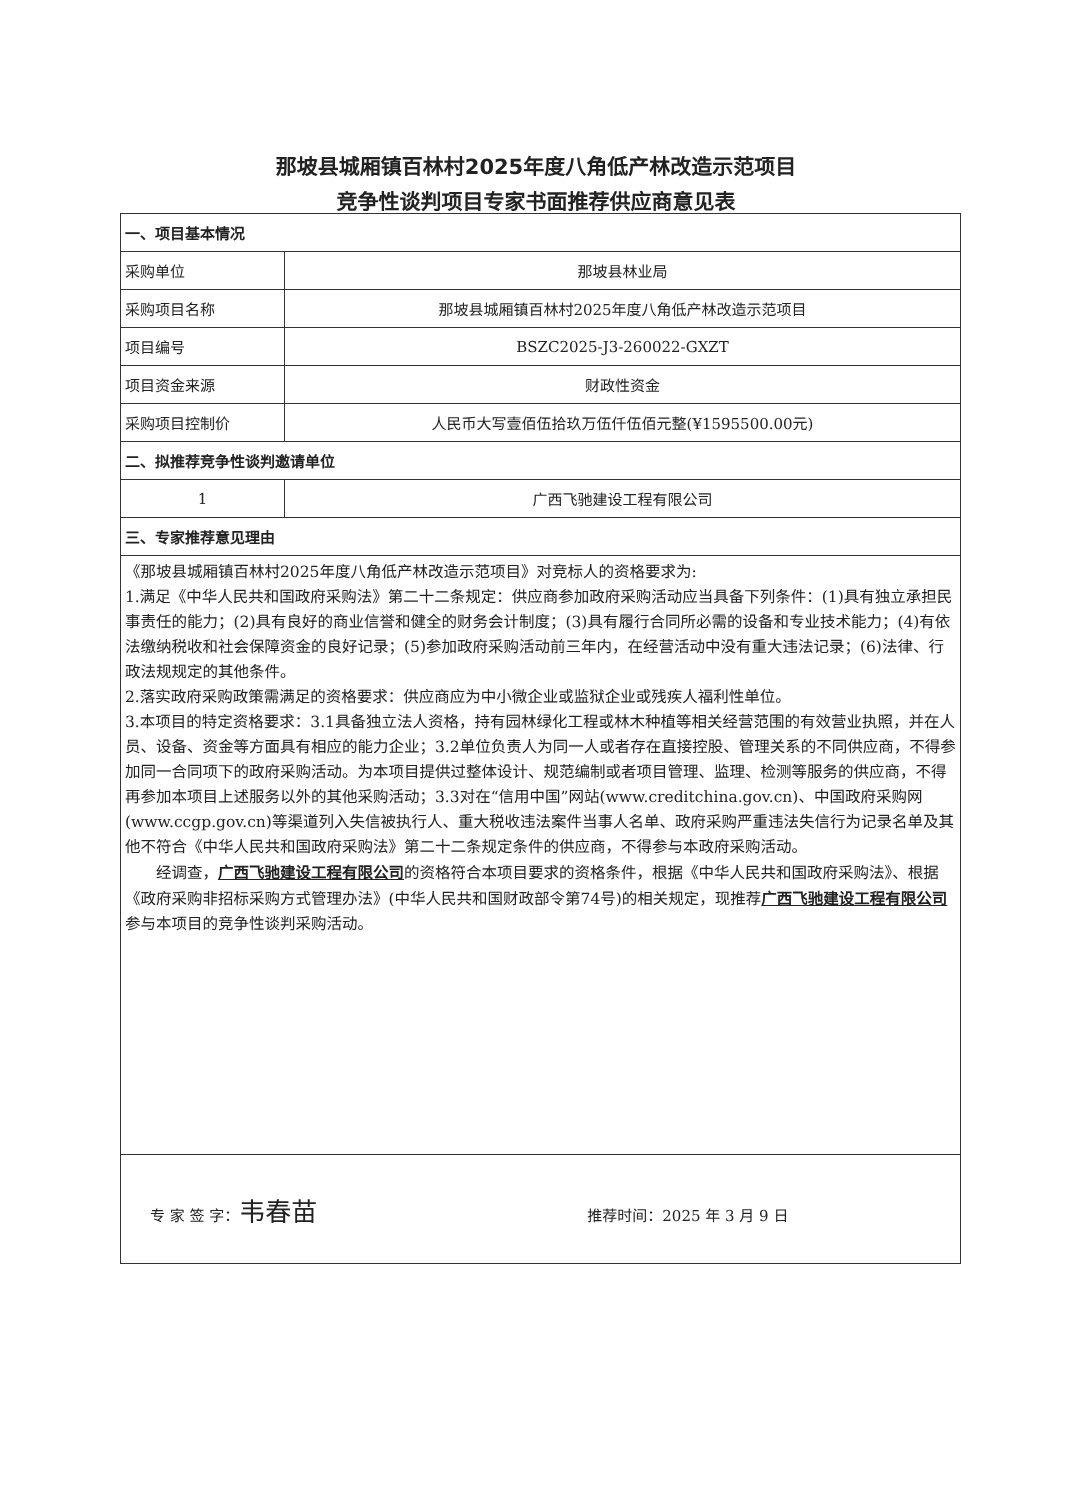那坡县城厢镇百林村2025年度八角低产林改造示范项目
竞争性谈判项目专家书面推荐供应商意见表
| 一、项目基本情况 | |
| 采购单位 | 那坡县林业局 |
| 采购项目名称 | 那坡县城厢镇百林村2025年度八角低产林改造示范项目 |
| 项目编号 | BSZC2025-J3-260022-GXZT |
| 项目资金来源 | 财政性资金 |
| 采购项目控制价 | 人民币大写壹佰伍拾玖万伍仟伍佰元整(¥1595500.00元) |
| 二、拟推荐竞争性谈判邀请单位 | |
| 1 | 广西飞驰建设工程有限公司 |
| 三、专家推荐意见理由 | |
| 《那坡县城厢镇百林村2025年度八角低产林改造示范项目》对竞标人的资格要求为: 1.满足《中华人民共和国政府采购法》第二十二条规定：供应商参加政府采购活动应当具备下列条件：(1)具有独立承担民事责任的能力；(2)具有良好的商业信誉和健全的财务会计制度；(3)具有履行合同所必需的设备和专业技术能力；(4)有依法缴纳税收和社会保障资金的良好记录；(5)参加政府采购活动前三年内，在经营活动中没有重大违法记录；(6)法律、行政法规规定的其他条件。 2.落实政府采购政策需满足的资格要求：供应商应为中小微企业或监狱企业或残疾人福利性单位。 3.本项目的特定资格要求：3.1具备独立法人资格，持有园林绿化工程或林木种植等相关经营范围的有效营业执照，并在人员、设备、资金等方面具有相应的能力企业；3.2单位负责人为同一人或者存在直接控股、管理关系的不同供应商，不得参加同一合同项下的政府采购活动。为本项目提供过整体设计、规范编制或者项目管理、监理、检测等服务的供应商，不得再参加本项目上述服务以外的其他采购活动；3.3对在“信用中国”网站(www.creditchina.gov.cn)、中国政府采购网(www.ccgp.gov.cn)等渠道列入失信被执行人、重大税收违法案件当事人名单、政府采购严重违法失信行为记录名单及其他不符合《中华人民共和国政府采购法》第二十二条规定条件的供应商，不得参与本政府采购活动。 经调查， 广西飞驰建设工程有限公司 的资格符合本项目要求的资格条件，根据《中华人民共和国政府采购法》、根据《政府采购非招标采购方式管理办法》(中华人民共和国财政部令第74号)的相关规定，现推荐 广西飞驰建设工程有限公司 参与本项目的竞争性谈判采购活动。 | |
| 专 家 签 字： 韦春苗 推荐时间：2025 年 3 月 9 日 | |